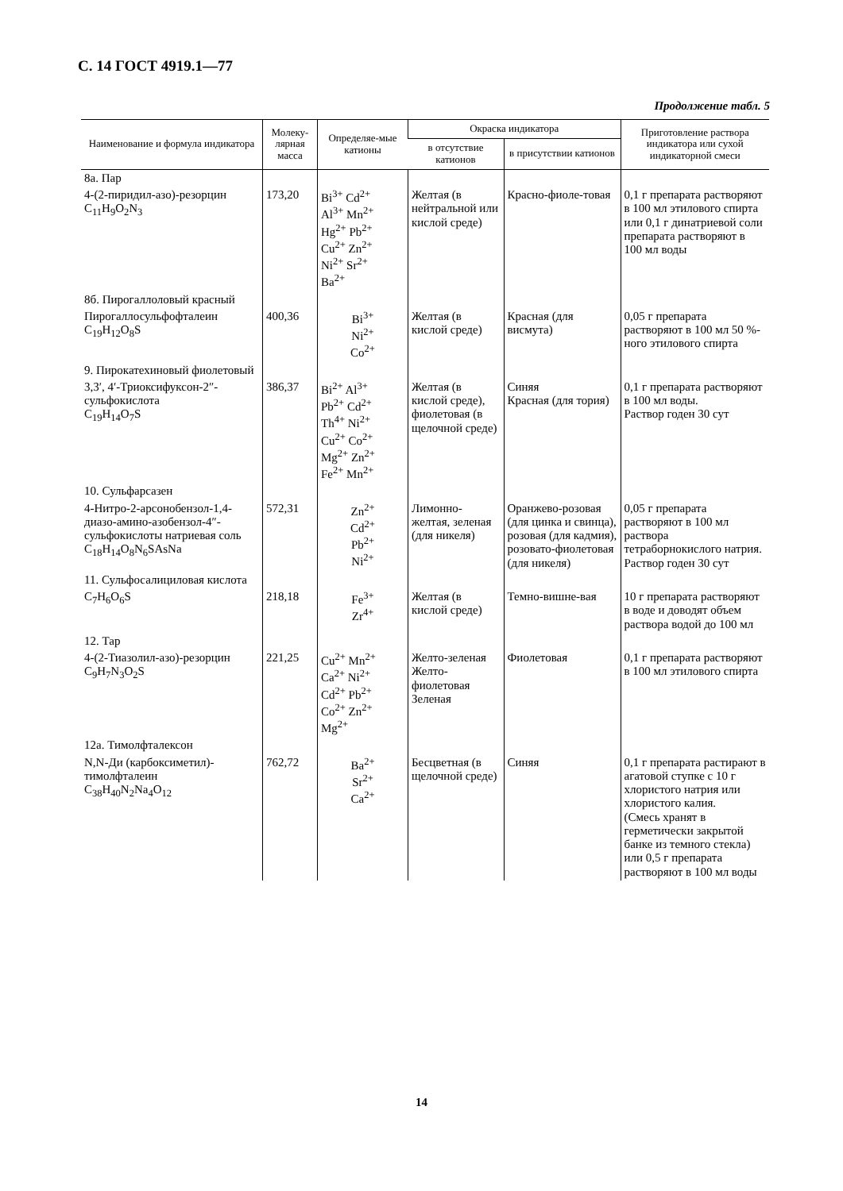С. 14 ГОСТ 4919.1—77
Продолжение табл. 5
| Наименование и формула индикатора | Молеку-лярная масса | Определяе-мые катионы | Окраска индикатора | | Приготовление раствора индикатора или сухой индикаторной смеси |
| --- | --- | --- | --- | --- | --- |
| | | | в отсутствие катионов | в присутствии катионов | |
| 8а. Пар | | | | | |
| 4-(2-пиридил-азо)-резорцин C<sub>11</sub>H<sub>9</sub>O<sub>2</sub>N<sub>3</sub> | 173,20 | Bi<sup>3+</sup> Cd<sup>2+</sup> Al<sup>3+</sup> Mn<sup>2+</sup> Hg<sup>2+</sup> Pb<sup>2+</sup> Cu<sup>2+</sup> Zn<sup>2+</sup> Ni<sup>2+</sup> Sr<sup>2+</sup> Ba<sup>2+</sup> | Желтая (в нейтральной или кислой среде) | Красно-фиоле-товая | 0,1 г препарата растворяют в 100 мл этилового спирта или 0,1 г динатриевой соли препарата растворяют в 100 мл воды |
| 8б. Пирогаллоловый красный | | | | | |
| Пирогаллосульфофталеин C<sub>19</sub>H<sub>12</sub>O<sub>8</sub>S | 400,36 | Bi<sup>3+</sup> Ni<sup>2+</sup> Co<sup>2+</sup> | Желтая (в кислой среде) | Красная (для висмута) | 0,05 г препарата растворяют в 100 мл 50 %-ного этилового спирта |
| 9. Пирокатехиновый фиолетовый | | | | | |
| 3,3′, 4′-Триоксифуксон-2″-сульфокислота C<sub>19</sub>H<sub>14</sub>O<sub>7</sub>S | 386,37 | Bi<sup>2+</sup> Al<sup>3+</sup> Pb<sup>2+</sup> Cd<sup>2+</sup> Th<sup>4+</sup> Ni<sup>2+</sup> Cu<sup>2+</sup> Co<sup>2+</sup> Mg<sup>2+</sup> Zn<sup>2+</sup> Fe<sup>2+</sup> Mn<sup>2+</sup> | Желтая (в кислой среде), фиолетовая (в щелочной среде) | Синяя Красная (для тория) | 0,1 г препарата растворяют в 100 мл воды. Раствор годен 30 сут |
| 10. Сульфарсазен | | | | | |
| 4-Нитро-2-арсонобензол-1,4-диазо-амино-азобензол-4″-сульфокислоты натриевая соль C<sub>18</sub>H<sub>14</sub>O<sub>8</sub>N<sub>6</sub>SAsNa | 572,31 | Zn<sup>2+</sup> Cd<sup>2+</sup> Pb<sup>2+</sup> Ni<sup>2+</sup> | Лимонно-желтая, зеленая (для никеля) | Оранжево-розовая (для цинка и свинца), розовая (для кадмия), розовато-фиолетовая (для никеля) | 0,05 г препарата растворяют в 100 мл раствора тетраборнокислого натрия. Раствор годен 30 сут |
| 11. Сульфосалициловая кислота | | | | | |
| C<sub>7</sub>H<sub>6</sub>O<sub>6</sub>S | 218,18 | Fe<sup>3+</sup> Zr<sup>4+</sup> | Желтая (в кислой среде) | Темно-вишне-вая | 10 г препарата растворяют в воде и доводят объем раствора водой до 100 мл |
| 12. Тар | | | | | |
| 4-(2-Тиазолил-азо)-резорцин C<sub>9</sub>H<sub>7</sub>N<sub>3</sub>O<sub>2</sub>S | 221,25 | Cu<sup>2+</sup> Mn<sup>2+</sup> Ca<sup>2+</sup> Ni<sup>2+</sup> Cd<sup>2+</sup> Pb<sup>2+</sup> Co<sup>2+</sup> Zn<sup>2+</sup> Mg<sup>2+</sup> | Желто-зеленая Желто-фиолетовая Зеленая | Фиолетовая | 0,1 г препарата растворяют в 100 мл этилового спирта |
| 12а. Тимолфталексон | | | | | |
| N,N-Ди (карбоксиметил)-тимолфталеин C<sub>38</sub>H<sub>40</sub>N<sub>2</sub>Na<sub>4</sub>O<sub>12</sub> | 762,72 | Ba<sup>2+</sup> Sr<sup>2+</sup> Ca<sup>2+</sup> | Бесцветная (в щелочной среде) | Синяя | 0,1 г препарата растирают в агатовой ступке с 10 г хлористого натрия или хлористого калия. (Смесь хранят в герметически закрытой банке из темного стекла) или 0,5 г препарата растворяют в 100 мл воды |
14